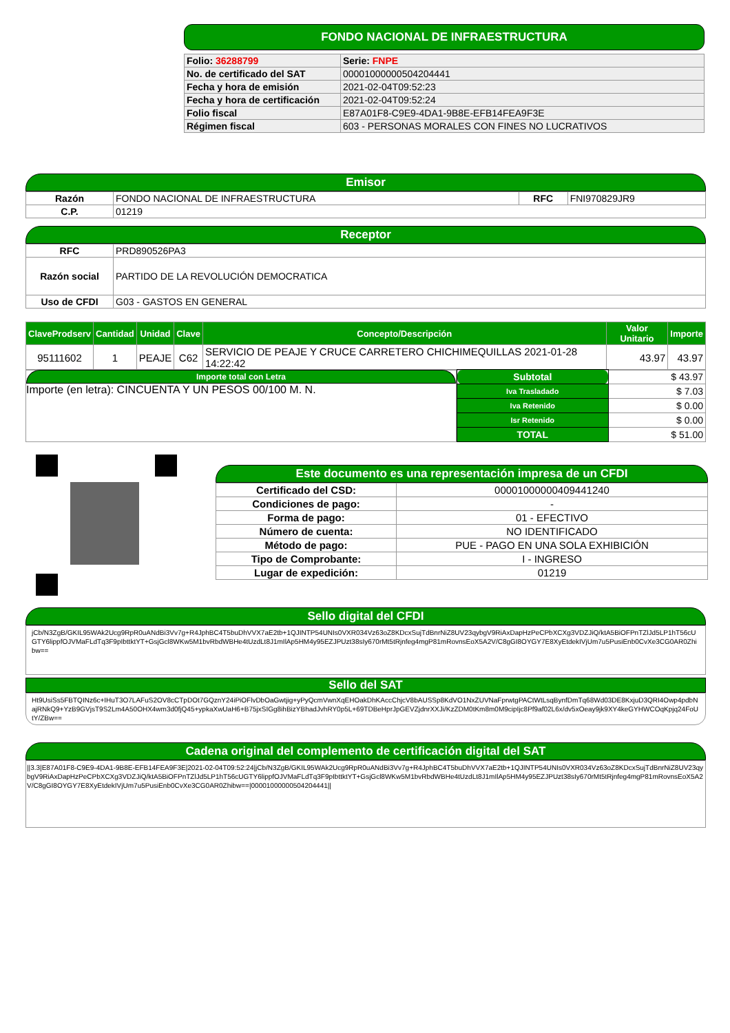FONDO NACIONAL DE INFRAESTRUCTURA
| Folio: 36288799 | Serie: FNPE |
| No. de certificado del SAT | 00001000000504204441 |
| Fecha y hora de emisión | 2021-02-04T09:52:23 |
| Fecha y hora de certificación | 2021-02-04T09:52:24 |
| Folio fiscal | E87A01F8-C9E9-4DA1-9B8E-EFB14FEA9F3E |
| Régimen fiscal | 603 - PERSONAS MORALES CON FINES NO LUCRATIVOS |
Emisor
| Razón | FONDO NACIONAL DE INFRAESTRUCTURA | RFC | FNI970829JR9 |
| C.P. | 01219 | | |
Receptor
| RFC | PRD890526PA3 |
| Razón social | PARTIDO DE LA REVOLUCIÓN DEMOCRATICA |
| Uso de CFDI | G03 - GASTOS EN GENERAL |
| ClaveProdserv | Cantidad | Unidad | Clave | Concepto/Descripción | Valor Unitario | Importe |
| --- | --- | --- | --- | --- | --- | --- |
| 95111602 | 1 | PEAJE | C62 | SERVICIO DE PEAJE Y CRUCE CARRETERO CHICHIMEQUILLAS 2021-01-28 14:22:42 | 43.97 | 43.97 |
Importe total con Letra
Importe (en letra): CINCUENTA Y UN PESOS 00/100 M. N.
| Subtotal | $ 43.97 |
| Iva Trasladado | $ 7.03 |
| Iva Retenido | $ 0.00 |
| Isr Retenido | $ 0.00 |
| TOTAL | $ 51.00 |
Este documento es una representación impresa de un CFDI
| Certificado del CSD: | 00001000000409441240 |
| Condiciones de pago: | - |
| Forma de pago: | 01 - EFECTIVO |
| Número de cuenta: | NO IDENTIFICADO |
| Método de pago: | PUE - PAGO EN UNA SOLA EXHIBICIÓN |
| Tipo de Comprobante: | I - INGRESO |
| Lugar de expedición: | 01219 |
Sello digital del CFDI
jCb/N3ZgB/GKIL95WAk2Ucg9RpR0uANdBi3Vv7g+R4JphBC4T5buDhVVX7aE2tb+1QJINTP54UNIs0VXR034Vz63oZ8KDcxSujTdBnrNiZ8UV23qybgV9RiAxDapHzPeCPbXCXg3VDZJiQ/ktA5BiOFPnTZlJd5LP1hT56cUGTY6lippfOJVMaFLdTq3F9pIbttktYT+GsjGcl8WKw5M1bvRbdWBHe4tUzdLt8J1mIlAp5HM4y95EZJPUzt38sIy670rMt5tRjnfeg4mgP81mRovnsEoX5A2V/C8gGI8OYGY7E8XyEtdekIVjUm7u5PusiEnb0CvXe3CG0AR0Zhibw==
Sello del SAT
Ht9UsiSs5FBTQINz6c+IHuT3O7LAFuS2OV8cCTpDOt7GQznY24iPiOFlvDbOaGwtjig+yPyQcmVwnXqEHOakDhKAccChjcV8bAUSSp8KdVO1NxZUVNaFprwtgPACtWtLsqBynfDmTq68Wd03DE8KxjuD3QRI4Owp4pdbNajRNkQ9+YzB9GVjsT9S2Lm4A50OHX4wm3d0fjQ45+ypkaXwUaH6+B75jxSIGg8ihBizYBhadJvhRY0p5L+69TDBeHprJpGEVZjdnrXXJi/KzZDM0tKm8m0M9cipIjc8Pf9af02L6x/dv5xOeay9jk9XY4keGYHWCOqKpjq24FoUtY/ZBw==
Cadena original del complemento de certificación digital del SAT
||3.3|E87A01F8-C9E9-4DA1-9B8E-EFB14FEA9F3E|2021-02-04T09:52:24|jCb/N3ZgB/GKIL95WAk2Ucg9RpR0uANdBi3Vv7g+R4JphBC4T5buDhVVX7aE2tb+1QJINTP54UNIs0VXR034Vz63oZ8KDcxSujTdBnrNiZ8UV23qybgV9RiAxDapHzPeCPbXCXg3VDZJiQ/ktA5BiOFPnTZlJd5LP1hT56cUGTY6lippfOJVMaFLdTq3F9pIbttktYT+GsjGcl8WKw5M1bvRbdWBHe4tUzdLt8J1mIlAp5HM4y95EZJPUzt38sIy670rMt5tRjnfeg4mgP81mRovnsEoX5A2V/C8gGI8OYGY7E8XyEtdekIVjUm7u5PusiEnb0CvXe3CG0AR0Zhibw==|00001000000504204441||